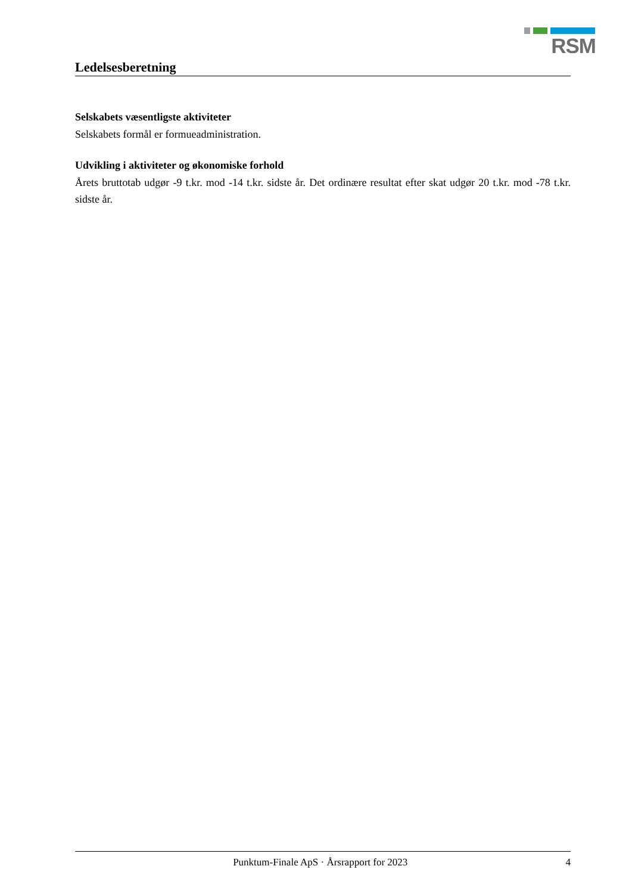RSM
Ledelsesberetning
Selskabets væsentligste aktiviteter
Selskabets formål er formueadministration.
Udvikling i aktiviteter og økonomiske forhold
Årets bruttotab udgør -9 t.kr. mod -14 t.kr. sidste år. Det ordinære resultat efter skat udgør 20 t.kr. mod -78 t.kr. sidste år.
Punktum-Finale ApS · Årsrapport for 2023 4